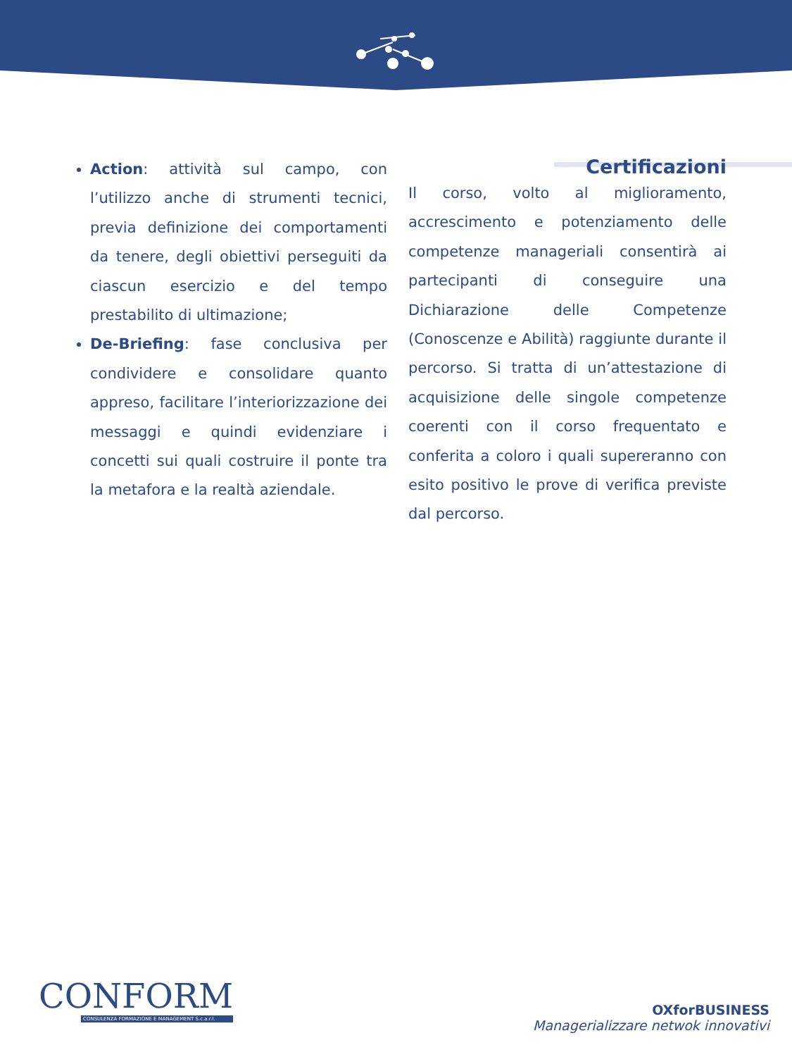Action: attività sul campo, con l’utilizzo anche di strumenti tecnici, previa definizione dei comportamenti da tenere, degli obiettivi perseguiti da ciascun esercizio e del tempo prestabilito di ultimazione;
De-Briefing: fase conclusiva per condividere e consolidare quanto appreso, facilitare l’interiorizzazione dei messaggi e quindi evidenziare i concetti sui quali costruire il ponte tra la metafora e la realtà aziendale.
Certificazioni
Il corso, volto al miglioramento, accrescimento e potenziamento delle competenze manageriali consentirà ai partecipanti di conseguire una Dichiarazione delle Competenze (Conoscenze e Abilità) raggiunte durante il percorso. Si tratta di un’attestazione di acquisizione delle singole competenze coerenti con il corso frequentato e conferita a coloro i quali supereranno con esito positivo le prove di verifica previste dal percorso.
CONFORM
CONSULENZA FORMAZIONE E MANAGEMENT S.c.a.r.l.
OXforBUSINESS
Managerializzare netwok innovativi